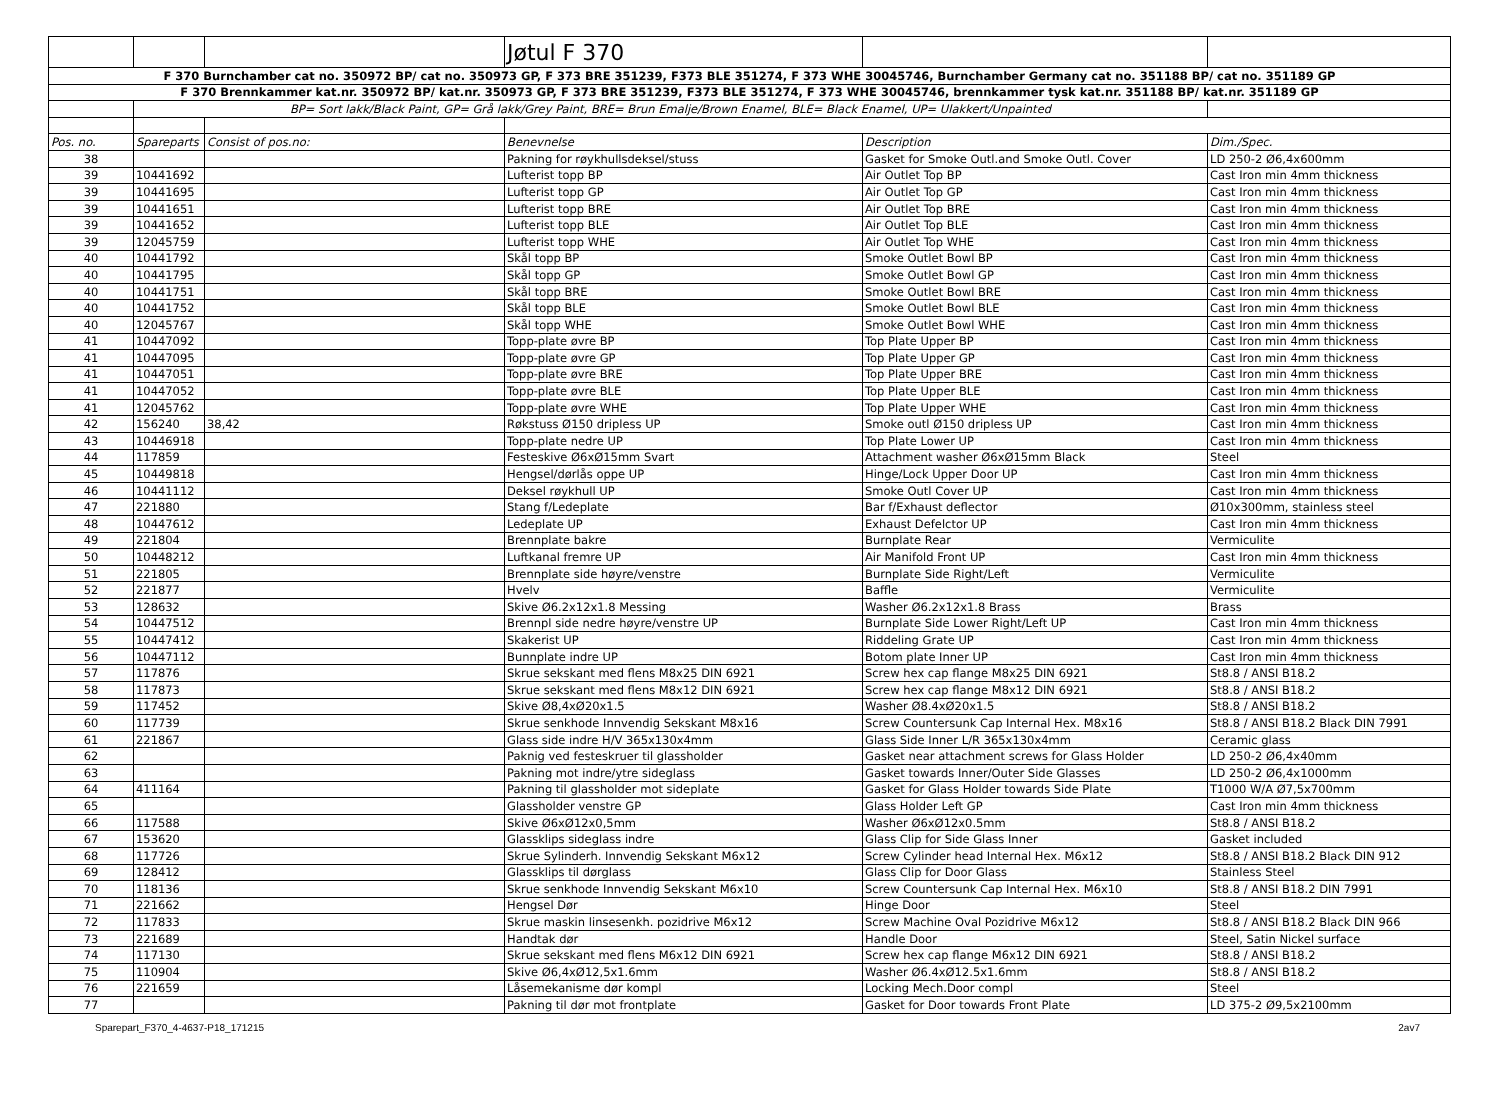| | | | Jøtul F 370 | | |
| F 370 Burnchamber cat no. 350972 BP/ cat no. 350973 GP, F 373 BRE 351239, F373 BLE 351274, F 373 WHE 30045746, Burnchamber Germany cat no. 351188 BP/ cat no. 351189 GP | | | | | |
| F 370 Brennkammer kat.nr. 350972 BP/ kat.nr. 350973 GP, F 373 BRE 351239, F373 BLE 351274, F 373 WHE 30045746, brennkammer tysk kat.nr. 351188 BP/ kat.nr. 351189 GP | | | | | |
| | BP= Sort lakk/Black Paint, GP= Grå lakk/Grey Paint, BRE= Brun Emalje/Brown Enamel, BLE= Black Enamel, UP= Ulakkert/Unpainted | | | | |
| Pos. no. | Spareparts | Consist of pos.no: | Benevnelse | Description | Dim./Spec. |
| 38 | | | Pakning for røykhullsdeksel/stuss | Gasket for Smoke Outl.and Smoke Outl. Cover | LD 250-2 Ø6,4x600mm |
| 39 | 10441692 | | Lufterist topp BP | Air Outlet Top BP | Cast Iron min 4mm thickness |
| 39 | 10441695 | | Lufterist topp GP | Air Outlet Top GP | Cast Iron min 4mm thickness |
| 39 | 10441651 | | Lufterist topp BRE | Air Outlet Top BRE | Cast Iron min 4mm thickness |
| 39 | 10441652 | | Lufterist topp BLE | Air Outlet Top BLE | Cast Iron min 4mm thickness |
| 39 | 12045759 | | Lufterist topp WHE | Air Outlet Top WHE | Cast Iron min 4mm thickness |
| 40 | 10441792 | | Skål topp BP | Smoke Outlet Bowl BP | Cast Iron min 4mm thickness |
| 40 | 10441795 | | Skål topp GP | Smoke Outlet Bowl GP | Cast Iron min 4mm thickness |
| 40 | 10441751 | | Skål topp BRE | Smoke Outlet Bowl BRE | Cast Iron min 4mm thickness |
| 40 | 10441752 | | Skål topp BLE | Smoke Outlet Bowl BLE | Cast Iron min 4mm thickness |
| 40 | 12045767 | | Skål topp WHE | Smoke Outlet Bowl WHE | Cast Iron min 4mm thickness |
| 41 | 10447092 | | Topp-plate øvre BP | Top Plate Upper BP | Cast Iron min 4mm thickness |
| 41 | 10447095 | | Topp-plate øvre GP | Top Plate Upper GP | Cast Iron min 4mm thickness |
| 41 | 10447051 | | Topp-plate øvre BRE | Top Plate Upper BRE | Cast Iron min 4mm thickness |
| 41 | 10447052 | | Topp-plate øvre BLE | Top Plate Upper BLE | Cast Iron min 4mm thickness |
| 41 | 12045762 | | Topp-plate øvre WHE | Top Plate Upper WHE | Cast Iron min 4mm thickness |
| 42 | 156240 | 38,42 | Røkstuss Ø150 dripless UP | Smoke outl Ø150 dripless UP | Cast Iron min 4mm thickness |
| 43 | 10446918 | | Topp-plate nedre UP | Top Plate Lower UP | Cast Iron min 4mm thickness |
| 44 | 117859 | | Festeskive Ø6xØ15mm Svart | Attachment washer Ø6xØ15mm Black | Steel |
| 45 | 10449818 | | Hengsel/dørlås oppe UP | Hinge/Lock Upper Door UP | Cast Iron min 4mm thickness |
| 46 | 10441112 | | Deksel røykhull UP | Smoke Outl Cover UP | Cast Iron min 4mm thickness |
| 47 | 221880 | | Stang f/Ledeplate | Bar f/Exhaust deflector | Ø10x300mm, stainless steel |
| 48 | 10447612 | | Ledeplate UP | Exhaust Defelctor UP | Cast Iron min 4mm thickness |
| 49 | 221804 | | Brennplate bakre | Burnplate Rear | Vermiculite |
| 50 | 10448212 | | Luftkanal fremre UP | Air Manifold Front UP | Cast Iron min 4mm thickness |
| 51 | 221805 | | Brennplate side høyre/venstre | Burnplate Side Right/Left | Vermiculite |
| 52 | 221877 | | Hvelv | Baffle | Vermiculite |
| 53 | 128632 | | Skive Ø6.2x12x1.8 Messing | Washer Ø6.2x12x1.8 Brass | Brass |
| 54 | 10447512 | | Brennpl side nedre høyre/venstre UP | Burnplate Side Lower Right/Left UP | Cast Iron min 4mm thickness |
| 55 | 10447412 | | Skakerist UP | Riddeling Grate UP | Cast Iron min 4mm thickness |
| 56 | 10447112 | | Bunnplate indre UP | Botom plate Inner UP | Cast Iron min 4mm thickness |
| 57 | 117876 | | Skrue sekskant med flens M8x25 DIN 6921 | Screw hex cap flange M8x25 DIN 6921 | St8.8 / ANSI B18.2 |
| 58 | 117873 | | Skrue sekskant med flens M8x12 DIN 6921 | Screw hex cap flange M8x12 DIN 6921 | St8.8 / ANSI B18.2 |
| 59 | 117452 | | Skive Ø8,4xØ20x1.5 | Washer Ø8.4xØ20x1.5 | St8.8 / ANSI B18.2 |
| 60 | 117739 | | Skrue senkhode Innvendig Sekskant M8x16 | Screw Countersunk Cap Internal Hex. M8x16 | St8.8 / ANSI B18.2 Black DIN 7991 |
| 61 | 221867 | | Glass side indre H/V 365x130x4mm | Glass Side Inner L/R 365x130x4mm | Ceramic glass |
| 62 | | | Paknig ved festeskruer til glassholder | Gasket near attachment screws for Glass Holder | LD 250-2 Ø6,4x40mm |
| 63 | | | Pakning mot indre/ytre sideglass | Gasket towards Inner/Outer Side Glasses | LD 250-2 Ø6,4x1000mm |
| 64 | 411164 | | Pakning til glassholder mot sideplate | Gasket for Glass Holder towards Side Plate | T1000 W/A Ø7,5x700mm |
| 65 | | | Glassholder venstre GP | Glass Holder Left GP | Cast Iron min 4mm thickness |
| 66 | 117588 | | Skive Ø6xØ12x0,5mm | Washer Ø6xØ12x0.5mm | St8.8 / ANSI B18.2 |
| 67 | 153620 | | Glassklips sideglass indre | Glass Clip for Side Glass Inner | Gasket included |
| 68 | 117726 | | Skrue Sylinderh. Innvendig Sekskant M6x12 | Screw Cylinder head Internal Hex. M6x12 | St8.8 / ANSI B18.2 Black DIN 912 |
| 69 | 128412 | | Glassklips til dørglass | Glass Clip for Door Glass | Stainless Steel |
| 70 | 118136 | | Skrue senkhode Innvendig Sekskant M6x10 | Screw Countersunk Cap Internal Hex. M6x10 | St8.8 / ANSI B18.2 DIN 7991 |
| 71 | 221662 | | Hengsel Dør | Hinge Door | Steel |
| 72 | 117833 | | Skrue maskin linsesenkh. pozidrive M6x12 | Screw Machine Oval Pozidrive M6x12 | St8.8 / ANSI B18.2 Black DIN 966 |
| 73 | 221689 | | Handtak dør | Handle Door | Steel, Satin Nickel surface |
| 74 | 117130 | | Skrue sekskant med flens M6x12 DIN 6921 | Screw hex cap flange M6x12 DIN 6921 | St8.8 / ANSI B18.2 |
| 75 | 110904 | | Skive Ø6,4xØ12,5x1.6mm | Washer Ø6.4xØ12.5x1.6mm | St8.8 / ANSI B18.2 |
| 76 | 221659 | | Låsemekanisme dør kompl | Locking Mech.Door compl | Steel |
| 77 | | | Pakning til dør mot frontplate | Gasket for Door towards Front Plate | LD 375-2 Ø9,5x2100mm |
Sparepart_F370_4-4637-P18_171215 2av7